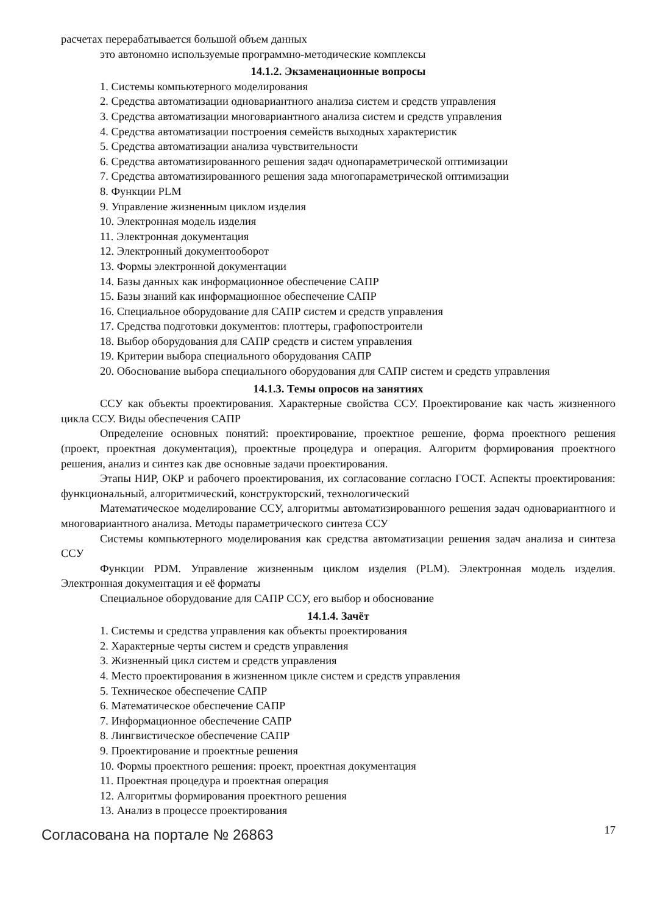расчетах перерабатывается большой объем данных
это автономно используемые программно-методические комплексы
14.1.2. Экзаменационные вопросы
1. Системы компьютерного моделирования
2. Средства автоматизации одновариантного анализа систем и средств управления
3. Средства автоматизации многовариантного анализа систем и средств управления
4. Средства автоматизации построения семейств выходных характеристик
5. Средства автоматизации анализа чувствительности
6. Средства автоматизированного решения задач однопараметрической оптимизации
7. Средства автоматизированного решения зада многопараметрической оптимизации
8. Функции PLM
9. Управление жизненным циклом изделия
10. Электронная модель изделия
11. Электронная документация
12. Электронный документооборот
13. Формы электронной документации
14. Базы данных как информационное обеспечение САПР
15. Базы знаний как информационное обеспечение САПР
16. Специальное оборудование для САПР систем и средств управления
17. Средства подготовки документов: плоттеры, графопостроители
18. Выбор оборудования для САПР средств и систем управления
19. Критерии выбора специального оборудования САПР
20. Обоснование выбора специального оборудования для САПР систем и средств управления
14.1.3. Темы опросов на занятиях
ССУ как объекты проектирования. Характерные свойства ССУ. Проектирование как часть жизненного цикла ССУ. Виды обеспечения САПР
Определение основных понятий: проектирование, проектное решение, форма проектного решения (проект, проектная документация), проектные процедура и операция. Алгоритм формирования проектного решения, анализ и синтез как две основные задачи проектирования.
Этапы НИР, ОКР и рабочего проектирования, их согласование согласно ГОСТ. Аспекты проектирования: функциональный, алгоритмический, конструкторский, технологический
Математическое моделирование ССУ, алгоритмы автоматизированного решения задач одновариантного и многовариантного анализа. Методы параметрического синтеза ССУ
Системы компьютерного моделирования как средства автоматизации решения задач анализа и синтеза ССУ
Функции PDM. Управление жизненным циклом изделия (PLM). Электронная модель изделия. Электронная документация и её форматы
Специальное оборудование для САПР ССУ, его выбор и обоснование
14.1.4. Зачёт
1. Системы и средства управления как объекты проектирования
2. Характерные черты систем и средств управления
3. Жизненный цикл систем и средств управления
4. Место проектирования в жизненном цикле систем и средств управления
5. Техническое обеспечение САПР
6. Математическое обеспечение САПР
7. Информационное обеспечение САПР
8. Лингвистическое обеспечение САПР
9. Проектирование и проектные решения
10. Формы проектного решения: проект, проектная документация
11. Проектная процедура и проектная операция
12. Алгоритмы формирования проектного решения
13. Анализ в процессе проектирования
Согласована на портале № 26863 17